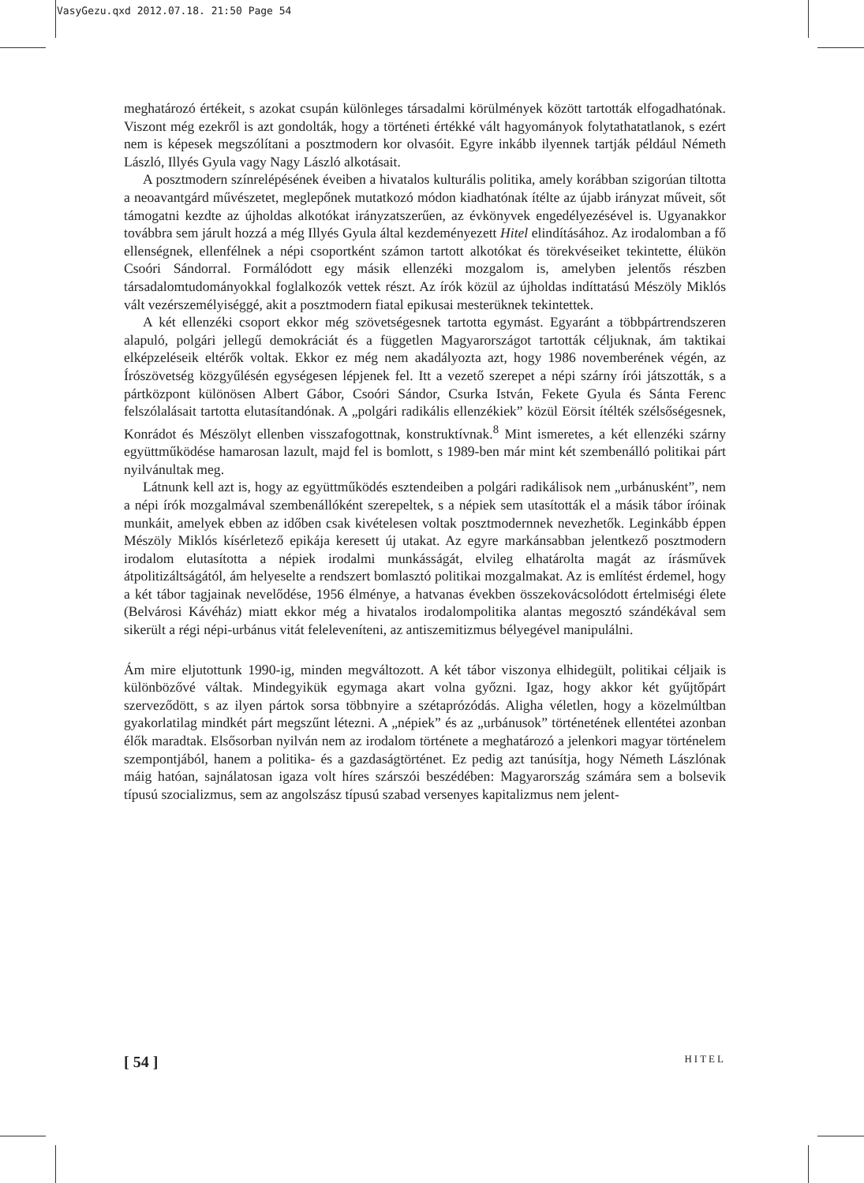VasyGezu.qxd 2012.07.18. 21:50 Page 54
meghatározó értékeit, s azokat csupán különleges társadalmi körülmények között tartották elfogadhatónak. Viszont még ezekről is azt gondolták, hogy a történeti értékké vált hagyományok folytathatatlanok, s ezért nem is képesek megszólítani a posztmodern kor olvasóit. Egyre inkább ilyennek tartják például Németh László, Illyés Gyula vagy Nagy László alkotásait.
A posztmodern színrelépésének éveiben a hivatalos kulturális politika, amely korábban szigorúan tiltotta a neoavantgárd művészetet, meglepőnek mutatkozó módon kiadhatónak ítélte az újabb irányzat műveit, sőt támogatni kezdte az újholdas alkotókat irányzatszerűen, az évkönyvek engedélyezésével is. Ugyanakkor továbbra sem járult hozzá a még Illyés Gyula által kezdeményezett Hitel elindításához. Az irodalomban a fő ellenségnek, ellenfélnek a népi csoportként számon tartott alkotókat és törekvéseiket tekintette, élükön Csoóri Sándorral. Formálódott egy másik ellenzéki mozgalom is, amelyben jelentős részben társadalomtudományokkal foglalkozók vettek részt. Az írók közül az újholdas indíttatású Mészöly Miklós vált vezérszemélyiséggé, akit a posztmodern fiatal epikusai mesterüknek tekintettek.
A két ellenzéki csoport ekkor még szövetségesnek tartotta egymást. Egyaránt a többpártrendszeren alapuló, polgári jellegű demokráciát és a független Magyarországot tartották céljuknak, ám taktikai elképzeléseik eltérők voltak. Ekkor ez még nem akadályozta azt, hogy 1986 novemberének végén, az Írószövetség közgyűlésén egységesen lépjenek fel. Itt a vezető szerepet a népi szárny írói játszották, s a pártközpont különösen Albert Gábor, Csoóri Sándor, Csurka István, Fekete Gyula és Sánta Ferenc felszólalásait tartotta elutasítandónak. A „polgári radikális ellenzékiek” közül Eörsit ítélték szélsőségesnek, Konrádot és Mészölyt ellenben visszafogottnak, konstruktívnak.<sup>8</sup> Mint ismeretes, a két ellenzéki szárny együttműködése hamarosan lazult, majd fel is bomlott, s 1989-ben már mint két szembenálló politikai párt nyilvánultak meg.
Látnunk kell azt is, hogy az együttműködés esztendeiben a polgári radikálisok nem „urbánusként”, nem a népi írók mozgalmával szembenállóként szerepeltek, s a népiek sem utasították el a másik tábor íróinak munkáit, amelyek ebben az időben csak kivételesen voltak posztmodernnek nevezhetők. Leginkább éppen Mészöly Miklós kísérletező epikája keresett új utakat. Az egyre markánsabban jelentkező posztmodern irodalom elutasította a népiek irodalmi munkásságát, elvileg elhatárolta magát az írásművek átpolitizáltságától, ám helyeselte a rendszert bomlasztó politikai mozgalmakat. Az is említést érdemel, hogy a két tábor tagjainak nevelődése, 1956 élménye, a hatvanas években összekovácsolódott értelmiségi élete (Belvárosi Kávéház) miatt ekkor még a hivatalos irodalompolitika alantas megosztó szándékával sem sikerült a régi népi-urbánus vitát feleleveníteni, az antiszemitizmus bélyegével manipulálni.
Ám mire eljutottunk 1990-ig, minden megváltozott. A két tábor viszonya elhidegült, politikai céljaik is különbözővé váltak. Mindegyikük egymaga akart volna győzni. Igaz, hogy akkor két gyűjtőpárt szerveződött, s az ilyen pártok sorsa többnyire a szétaprózódás. Aligha véletlen, hogy a közelmúltban gyakorlatilag mindkét párt megszűnt létezni. A „népiek” és az „urbánusok” történetének ellentétei azonban élők maradtak. Elsősorban nyilván nem az irodalom története a meghatározó a jelenkori magyar történelem szempontjából, hanem a politika- és a gazdaságtörténet. Ez pedig azt tanúsítja, hogy Németh Lászlónak máig hatóan, sajnálatosan igaza volt híres szárszói beszédében: Magyarország számára sem a bolsevik típusú szocializmus, sem az angolszász típusú szabad versenyes kapitalizmus nem jelent-
[ 54 ] HITEL